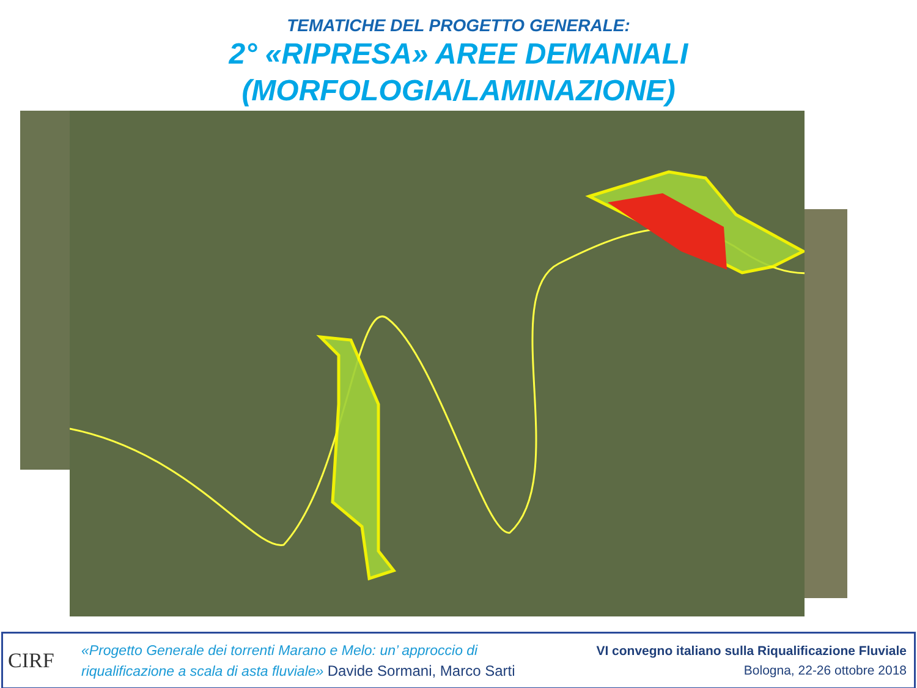TEMATICHE DEL PROGETTO GENERALE:
2° «RIPRESA» AREE DEMANIALI
(MORFOLOGIA/LAMINAZIONE)
CIRF
«Progetto Generale dei torrenti Marano e Melo: un’ approccio di
riqualificazione a scala di asta fluviale» Davide Sormani, Marco Sarti
VI convegno italiano sulla Riqualificazione Fluviale
Bologna, 22-26 ottobre 2018